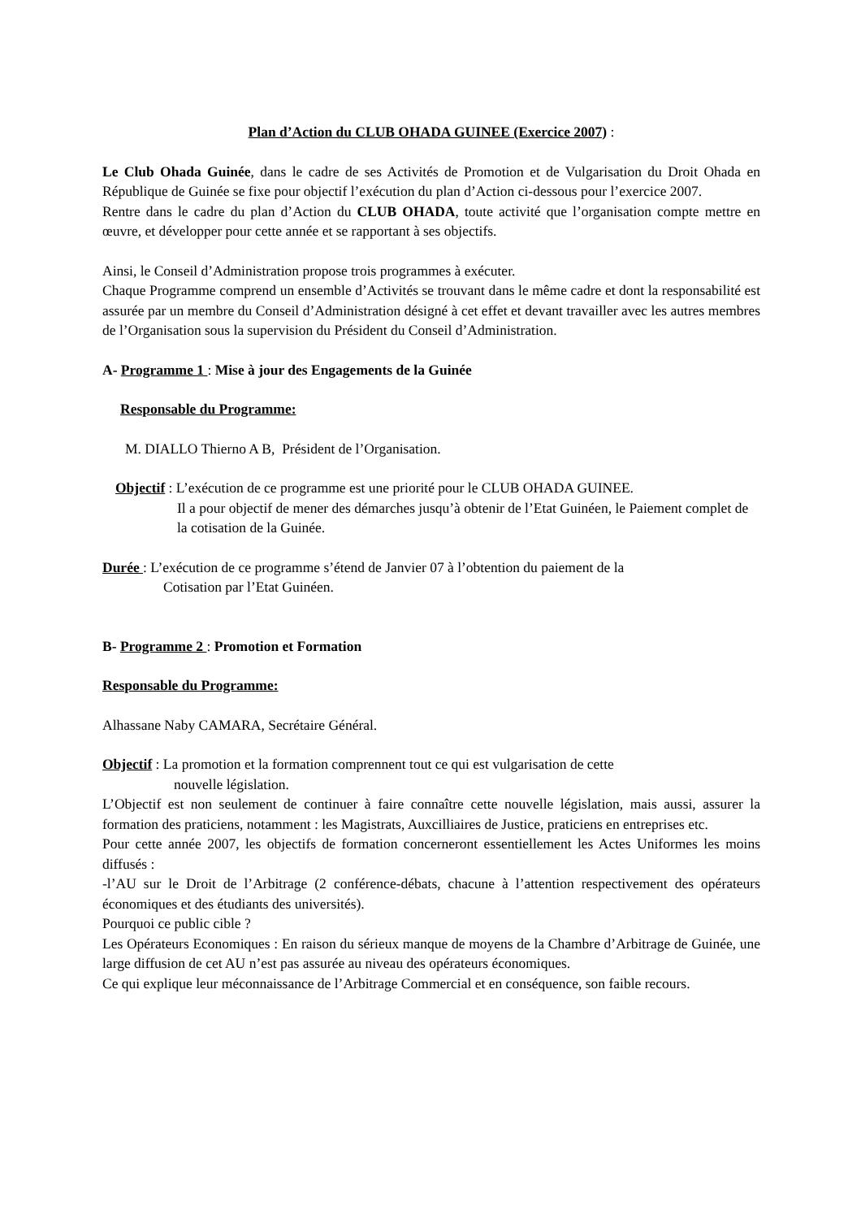Plan d’Action du CLUB OHADA GUINEE (Exercice 2007) :
Le Club Ohada Guinée, dans le cadre de ses Activités de Promotion et de Vulgarisation du Droit Ohada en République de Guinée se fixe pour objectif l’exécution du plan d’Action ci-dessous pour l’exercice 2007.
Rentre dans le cadre du plan d’Action du CLUB OHADA, toute activité que l’organisation compte mettre en œuvre, et développer pour cette année et se rapportant à ses objectifs.
Ainsi, le Conseil d’Administration propose trois programmes à exécuter.
Chaque Programme comprend un ensemble d’Activités se trouvant dans le même cadre et dont la responsabilité est assurée par un membre du Conseil d’Administration désigné à cet effet et devant travailler avec les autres membres de l’Organisation sous la supervision du Président du Conseil d’Administration.
A- Programme 1 : Mise à jour des Engagements de la Guinée
Responsable du Programme:
M. DIALLO Thierno A B, Président de l’Organisation.
Objectif : L’exécution de ce programme est une priorité pour le CLUB OHADA GUINEE.
Il a pour objectif de mener des démarches jusqu’à obtenir de l’Etat Guinéen, le Paiement complet de la cotisation de la Guinée.
Durée : L’exécution de ce programme s’étend de Janvier 07 à l’obtention du paiement de la
Cotisation par l’Etat Guinéen.
B- Programme 2 : Promotion et Formation
Responsable du Programme:
Alhassane Naby CAMARA, Secrétaire Général.
Objectif : La promotion et la formation comprennent tout ce qui est vulgarisation de cette
nouvelle législation.
L’Objectif est non seulement de continuer à faire connaître cette nouvelle législation, mais aussi, assurer la formation des praticiens, notamment : les Magistrats, Auxcilliaires de Justice, praticiens en entreprises etc.
Pour cette année 2007, les objectifs de formation concerneront essentiellement les Actes Uniformes les moins diffusés :
-l’AU sur le Droit de l’Arbitrage (2 conférence-débats, chacune à l’attention respectivement des opérateurs économiques et des étudiants des universités).
Pourquoi ce public cible ?
Les Opérateurs Economiques : En raison du sérieux manque de moyens de la Chambre d’Arbitrage de Guinée, une large diffusion de cet AU n’est pas assurée au niveau des opérateurs économiques.
Ce qui explique leur méconnaissance de l’Arbitrage Commercial et en conséquence, son faible recours.